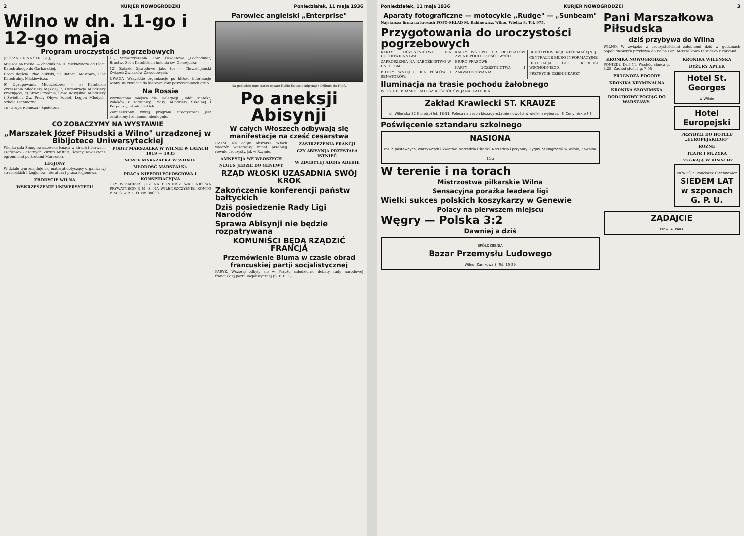2 KURJER NOWOGRODZKI Poniedziałek, 11 maja 1936
Wilno w dn. 11-go i 12-go maja
Program uroczystości pogrzebowych
(POCZĄTEK NA STR. 1-EJ).
Miejsce na trasie: — chodnik na ul. Mickiewicza od Placu Katedralnego do Garbarskiej.
Drogi dojścia: Plac Łukiski, ul. Batorji, Mostowa, Plac Katedralny, Mickiewicza.
9) Ugrupowania Młodzieżowe: — a) Katolickie Zrzeszenia Młodzieży Męskiej, b) Organizacja Młodzieży Pracującej, c) Straż Przednia, Stow. Rosyjskiej Młodzieży i Świetlica Zw. Pracy Obyw. Kobiet. Legjon Młodych. Szkoła Techniczna.
10) Grupa Rolnicza - Społeczna.
11) Stowarzyszenia: Tow. Oświatowe „Pochodnia", Bractwo Scen Katolickich imienia św. Genezjusza.
12) Związki Zawodowe jako to: — Chrześcijański Związek Związków Zawodowych.
UWAGA: Wszystkie organizacje po bliższe informacje winny się zwracać do kierowników poszczególnych grup.
Na Rossie
Wyznaczono miejsca dla: Delegacji „Hołdu Matek", Polaków z zagranicy, Prasy, Młodzieży Szkolnej i Korporacyj akademickich.
Zamieszczony wyżej program uroczystości jest ostateczny i zmianom nieulegnie.
CO ZOBACZYMY NA WYSTAWIE
„Marszałek Józef Piłsudski a Wilno" urządzonej w Bibljotece Uniwersyteckiej
Wielka sala Śmuglewiczowska tonąca w kirach i barwach szafirowo - czarnych Virtuti Militari; ściany zawieszone ogromnemi portretami Marszałka.
LEGJONY
W dziale tym znajduje się materjał dotyczący organizacyj strzeleckich i Legjonów, literatura i prasa legjonowa.
ZBODYCIE WILNA
WSKRZESZENIE UNIWERSYTETU
POBYT MARSZAŁKA W WILNIE W LATACH 1919 — 1935
SERCE MARSZAŁKA W WILNIE
MŁODOŚĆ MARSZAŁKA
PRACA NIEPODLEGŁOŚCIOWA I KONSPIRACYJNA
CZY WPŁACIŁEŚ JUŻ NA FUNDUSZ SZKOLNICTWA PRYWATNEGO P. M. S. NA WILEŃSZCZYŹNIE. KONTO P. M. S. w P. K. O. Nr. 80630
Parowiec angielski „Enterprise"
Na pokładzie tego statku cesarz Hailie Selassie odpłynął z Dżibutti do Haify.
Po aneksji Abisynji
W całych Włoszech odbywają się manifestacje na cześć cesarstwa
RZYM. Na całym obszarze Włoch wieczór wczorajszy minął przebieg równie uroczysty, jak w Rzymie.
AMNESTJA WE WŁOSZECH
NEGUS JEDZIE DO GENEWY
ZASTRZEŻENIA FRANCJI
CZY ABISYNJA PRZESTAŁA ISTNIEĆ
W ZDOBYTEJ ADDIS ABEBIE
RZĄD WŁOSKI UZASADNIA SWÓJ KROK
Zakończenie konferencji państw bałtyckich
Dziś posiedzenie Rady Ligi Narodów
Sprawa Abisynji nie będzie rozpatrywana
KOMUNIŚCI BĘDĄ RZĄDZIĆ FRANCJĄ
Przemówienie Bluma w czasie obrad francuskiej partji socjalistycznej
PARYŻ. Wczoraj odbyły się w Paryżu całodzienne debaty rady narodowej francuskiej partji socjalistycznej (S. F. I. O.).
Poniedziałek, 11 maja 1936 KURJER NOWOGRODZKI 3
Aparaty fotograficzne — motocykle „Rudge" — „Sunbeam"
Najstarsza firma na kresach FOTO-SKŁAD M. Rabinowicz, Wilno, Wielka 8. Tel. 975.
Przygotowania do uroczystości pogrzebowych
KARTY UCZESTNICTWA DLA DUCHOWIEŃSTWA.
ZAPROSZENIA NA NABOŻEŃSTWO W DN. 11 BM.
BILETY WSTĘPU DLA POSŁÓW I SENATORÓW.
KARTY WSTĘPU DLA DELEGATÓW ZW. NIEPODLEGŁOŚCIOWYCH
BIURO PRASOWE
KARTY UCZESTNICTWA I ZAKWATEROWANIA.
BIURO PODSEKCJI INFORMACYJNEJ
CENTRALNE BIURO INFORMACYJNE.
DELEGACJA 1-GO KORPUSU WSCHODNIEGO.
PRZYBYCIE DZIENNIKARZY
Iluminacja na trasie pochodu żałobnego
W OSTREJ BRAMIE. RATUSZ. KOŚCIÓŁ ŚW. JANA. KATEDRA
Zakład Krawiecki ST. KRAUZE
ul. Wileńska 32 (I piętro) tel. 18-51. Poleca na sezon bieżący ostatnie nowości w wielkim wyborze. !!! Ceny niskie !!!
Poświęcenie sztandaru szkolnego
NASIONA
roślin pastewnych, warzywnych i kwiatów. Narzędzia i środki. Narzędzia i przybory. Zygmunt Nagrodzki w Wilnie, Zawalna 11-a
W terenie i na torach
Mistrzostwa piłkarskie Wilna
Sensacyjna porażka leadera ligi
Wielki sukces polskich koszykarzy w Genewie
Polacy na pierwszem miejscu
Węgry — Polska 3:2
Dawniej a dziś
SPÓŁDZIELNIA
Bazar Przemysłu Ludowego
Wilno, Zamkowa 8. Tel. 15-29
Pani Marszałkowa Piłsudska
dziś przybywa do Wilna
WILNO. W związku z uroczystościami żałobnemi dziś w godzinach popołudniowych przybywa do Wilna Pani Marszałkowa Piłsudska z córkami.
KRONIKA NOWOGRÓDZKA
PONIEDZ. Dziś 11. Wschód słońca g. 3.25. Zachód słońca g. 7.05
PROGNOZA POGODY
KRONIKA KRYMINALNA
KRONIKA SŁONIMSKA
DODATKOWY POCIĄG DO WARSZAWY.
KRONIKA WILEŃSKA
DYŻURY APTEK
Hotel St. Georges
w Wilnie
Hotel Europejski
PRZYBYLI DO HOTELU „EUROPEJSKIEGO"
ROZNE
TEATR I MUZYKA
CO GRAJĄ W KINACH?
NOWOŚĆ! Franciszek Olechnowicz
SIEDEM LAT w szponach G. P. U.
ŻĄDAJCIE
Prow. A. PAKA